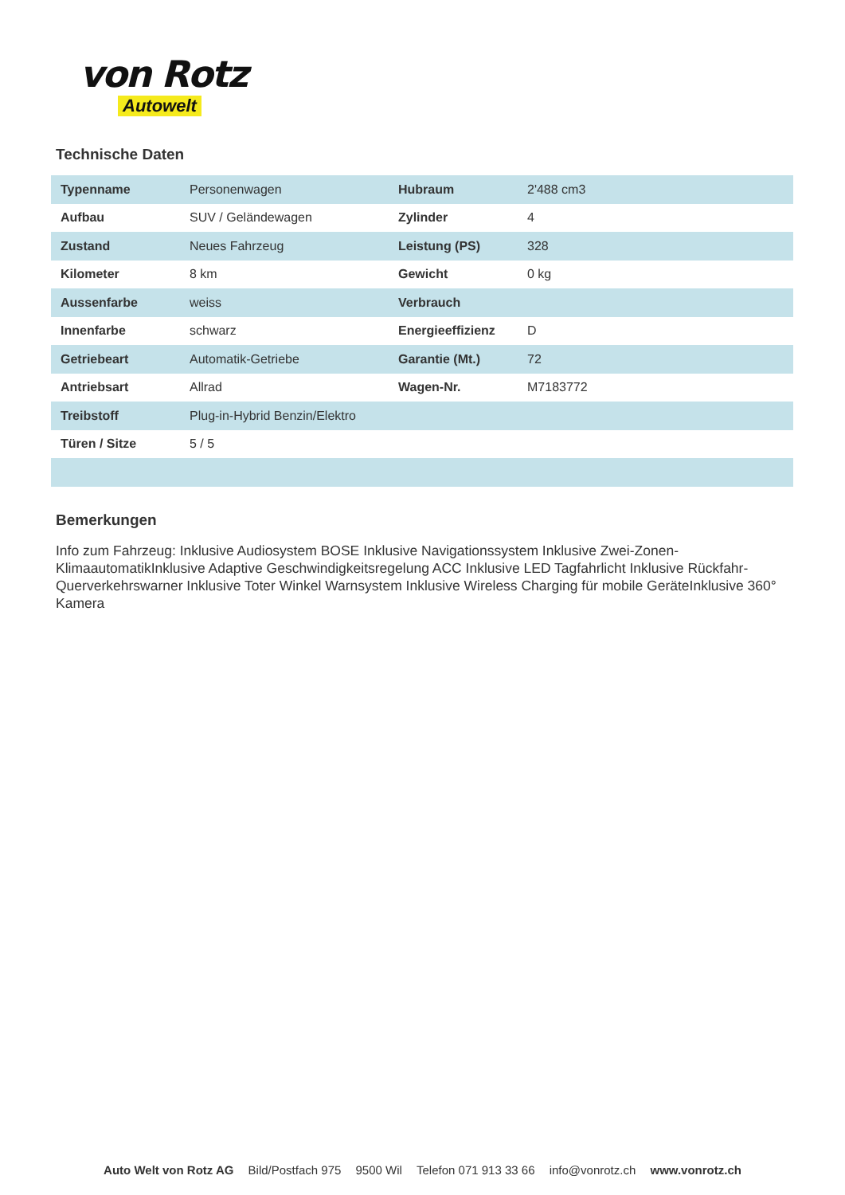von Rotz
Autowelt
Technische Daten
| Typenname | Personenwagen | Hubraum | 2'488 cm3 |
| Aufbau | SUV / Geländewagen | Zylinder | 4 |
| Zustand | Neues Fahrzeug | Leistung (PS) | 328 |
| Kilometer | 8 km | Gewicht | 0 kg |
| Aussenfarbe | weiss | Verbrauch | |
| Innenfarbe | schwarz | Energieeffizienz | D |
| Getriebeart | Automatik-Getriebe | Garantie (Mt.) | 72 |
| Antriebsart | Allrad | Wagen-Nr. | M7183772 |
| Treibstoff | Plug-in-Hybrid Benzin/Elektro | | |
| Türen / Sitze | 5 / 5 | | |
Bemerkungen
Info zum Fahrzeug: Inklusive Audiosystem BOSE Inklusive Navigationssystem Inklusive Zwei-Zonen-KlimaautomatikInklusive Adaptive Geschwindigkeitsregelung ACC Inklusive LED Tagfahrlicht Inklusive Rückfahr-Querverkehrswarner Inklusive Toter Winkel Warnsystem Inklusive Wireless Charging für mobile GeräteInklusive 360° Kamera
Auto Welt von Rotz AG Bild/Postfach 975 9500 Wil Telefon 071 913 33 66 info@vonrotz.ch www.vonrotz.ch